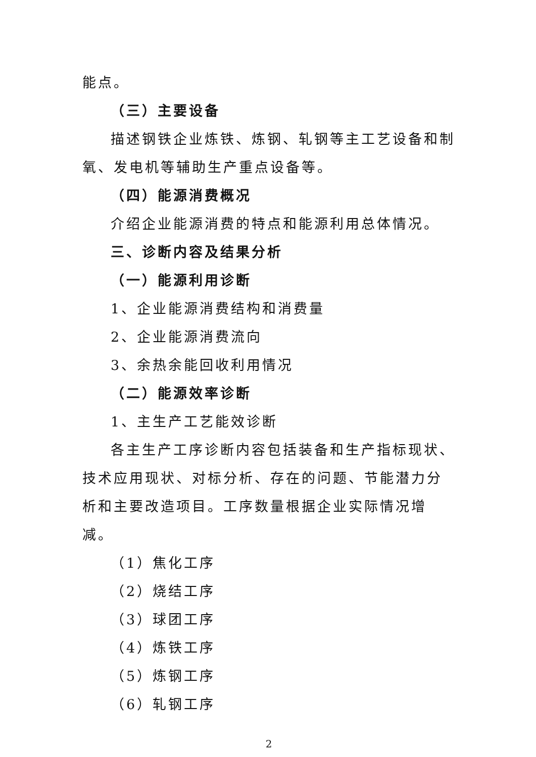能点。
（三）主要设备
描述钢铁企业炼铁、炼钢、轧钢等主工艺设备和制氧、发电机等辅助生产重点设备等。
（四）能源消费概况
介绍企业能源消费的特点和能源利用总体情况。
三、诊断内容及结果分析
（一）能源利用诊断
1、企业能源消费结构和消费量
2、企业能源消费流向
3、余热余能回收利用情况
（二）能源效率诊断
1、主生产工艺能效诊断
各主生产工序诊断内容包括装备和生产指标现状、技术应用现状、对标分析、存在的问题、节能潜力分析和主要改造项目。工序数量根据企业实际情况增减。
（1）焦化工序
（2）烧结工序
（3）球团工序
（4）炼铁工序
（5）炼钢工序
（6）轧钢工序
2